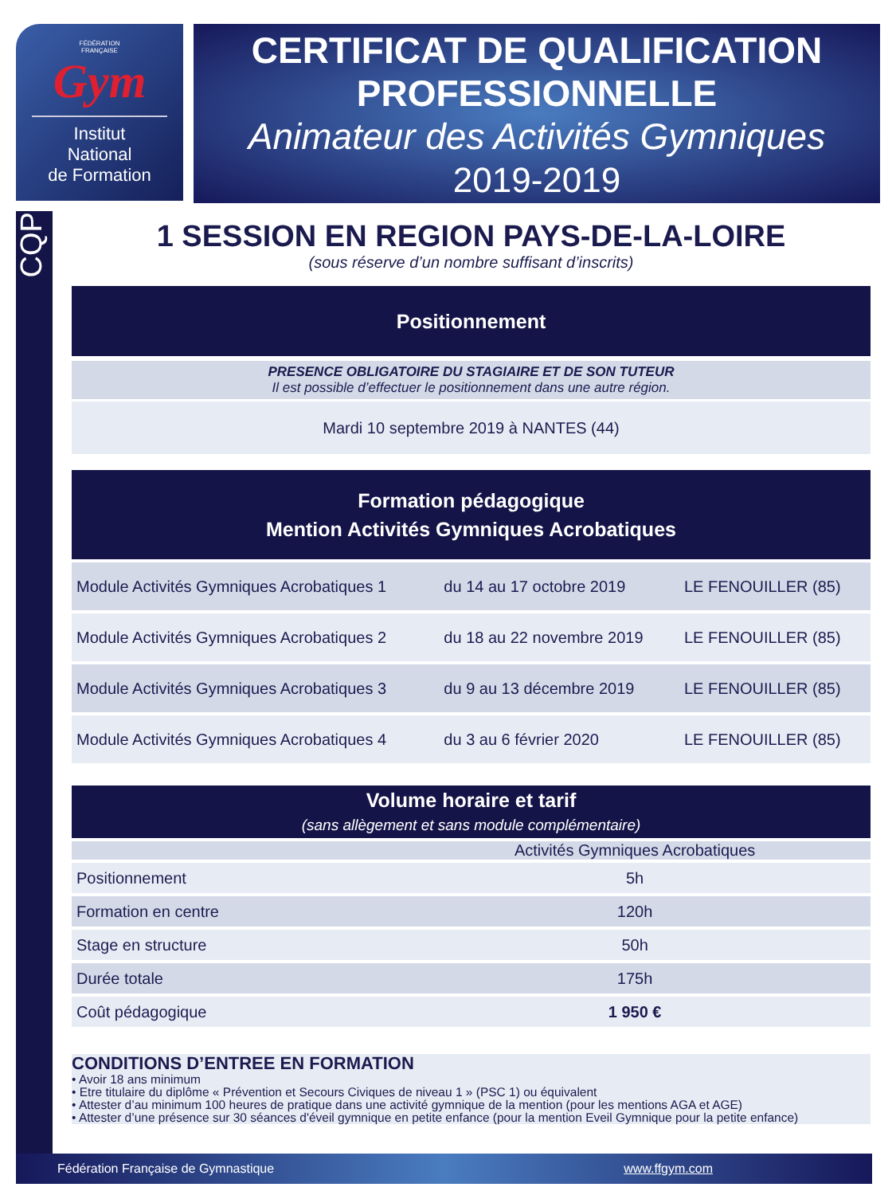FÉDÉRATION
FRANÇAISE
Gym
Institut
National
de Formation
CERTIFICAT DE QUALIFICATION
PROFESSIONNELLE
Animateur des Activités Gymniques
2019-2019
CQP
1 SESSION EN REGION PAYS-DE-LA-LOIRE
(sous réserve d’un nombre suffisant d’inscrits)
Positionnement
PRESENCE OBLIGATOIRE DU STAGIAIRE ET DE SON TUTEUR
Il est possible d’effectuer le positionnement dans une autre région.
Mardi 10 septembre 2019 à NANTES (44)
Formation pédagogique
Mention Activités Gymniques Acrobatiques
| Module Activités Gymniques Acrobatiques 1 | du 14 au 17 octobre 2019 | LE FENOUILLER (85) |
| Module Activités Gymniques Acrobatiques 2 | du 18 au 22 novembre 2019 | LE FENOUILLER (85) |
| Module Activités Gymniques Acrobatiques 3 | du 9 au 13 décembre 2019 | LE FENOUILLER (85) |
| Module Activités Gymniques Acrobatiques 4 | du 3 au 6 février 2020 | LE FENOUILLER (85) |
Volume horaire et tarif
(sans allègement et sans module complémentaire)
| | Activités Gymniques Acrobatiques |
| Positionnement | 5h |
| Formation en centre | 120h |
| Stage en structure | 50h |
| Durée totale | 175h |
| Coût pédagogique | 1 950 € |
CONDITIONS D’ENTREE EN FORMATION
• Avoir 18 ans minimum
• Etre titulaire du diplôme « Prévention et Secours Civiques de niveau 1 » (PSC 1) ou équivalent
• Attester d’au minimum 100 heures de pratique dans une activité gymnique de la mention (pour les mentions AGA et AGE)
• Attester d’une présence sur 30 séances d'éveil gymnique en petite enfance (pour la mention Eveil Gymnique pour la petite enfance)
Fédération Française de Gymnastique www.ffgym.com